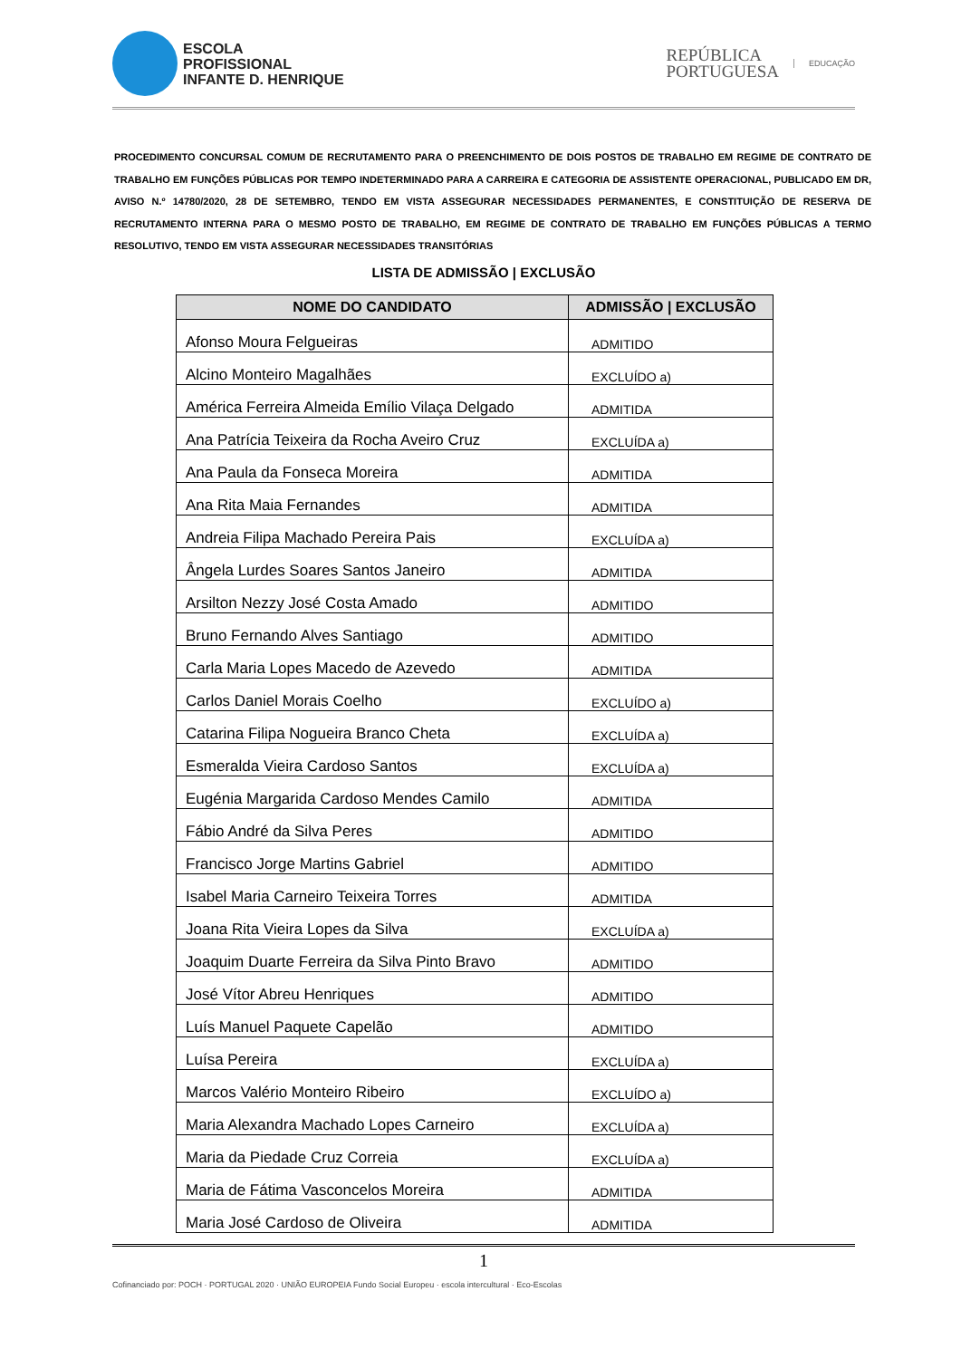ESCOLA
PROFISSIONAL
INFANTE D. HENRIQUE
REPÚBLICA
PORTUGUESA
EDUCAÇÃO
PROCEDIMENTO CONCURSAL COMUM DE RECRUTAMENTO PARA O PREENCHIMENTO DE DOIS POSTOS DE TRABALHO EM REGIME DE CONTRATO DE TRABALHO EM FUNÇÕES PÚBLICAS POR TEMPO INDETERMINADO PARA A CARREIRA E CATEGORIA DE ASSISTENTE OPERACIONAL, PUBLICADO EM DR, AVISO N.º 14780/2020, 28 DE SETEMBRO, TENDO EM VISTA ASSEGURAR NECESSIDADES PERMANENTES, E CONSTITUIÇÃO DE RESERVA DE RECRUTAMENTO INTERNA PARA O MESMO POSTO DE TRABALHO, EM REGIME DE CONTRATO DE TRABALHO EM FUNÇÕES PÚBLICAS A TERMO RESOLUTIVO, TENDO EM VISTA ASSEGURAR NECESSIDADES TRANSITÓRIAS
LISTA DE ADMISSÃO | EXCLUSÃO
| NOME DO CANDIDATO | ADMISSÃO / EXCLUSÃO |
| --- | --- |
| Afonso Moura Felgueiras | ADMITIDO |
| Alcino Monteiro Magalhães | EXCLUÍDO a) |
| América Ferreira Almeida Emílio Vilaça Delgado | ADMITIDA |
| Ana Patrícia Teixeira da Rocha Aveiro Cruz | EXCLUÍDA a) |
| Ana Paula da Fonseca Moreira | ADMITIDA |
| Ana Rita Maia Fernandes | ADMITIDA |
| Andreia Filipa Machado Pereira Pais | EXCLUÍDA a) |
| Ângela Lurdes Soares Santos Janeiro | ADMITIDA |
| Arsilton Nezzy José Costa Amado | ADMITIDO |
| Bruno Fernando Alves Santiago | ADMITIDO |
| Carla Maria Lopes Macedo de Azevedo | ADMITIDA |
| Carlos Daniel Morais Coelho | EXCLUÍDO a) |
| Catarina Filipa Nogueira Branco Cheta | EXCLUÍDA a) |
| Esmeralda Vieira Cardoso Santos | EXCLUÍDA a) |
| Eugénia Margarida Cardoso Mendes Camilo | ADMITIDA |
| Fábio André da Silva Peres | ADMITIDO |
| Francisco Jorge Martins Gabriel | ADMITIDO |
| Isabel Maria Carneiro Teixeira Torres | ADMITIDA |
| Joana Rita Vieira Lopes da Silva | EXCLUÍDA a) |
| Joaquim Duarte Ferreira da Silva Pinto Bravo | ADMITIDO |
| José Vítor Abreu Henriques | ADMITIDO |
| Luís Manuel Paquete Capelão | ADMITIDO |
| Luísa Pereira | EXCLUÍDA a) |
| Marcos Valério Monteiro Ribeiro | EXCLUÍDO a) |
| Maria Alexandra Machado Lopes Carneiro | EXCLUÍDA a) |
| Maria da Piedade Cruz Correia | EXCLUÍDA a) |
| Maria de Fátima Vasconcelos Moreira | ADMITIDA |
| Maria José Cardoso de Oliveira | ADMITIDA |
1
Cofinanciado por: POCH · PORTUGAL 2020 · UNIÃO EUROPEIA Fundo Social Europeu · escola intercultural · Eco-Escolas